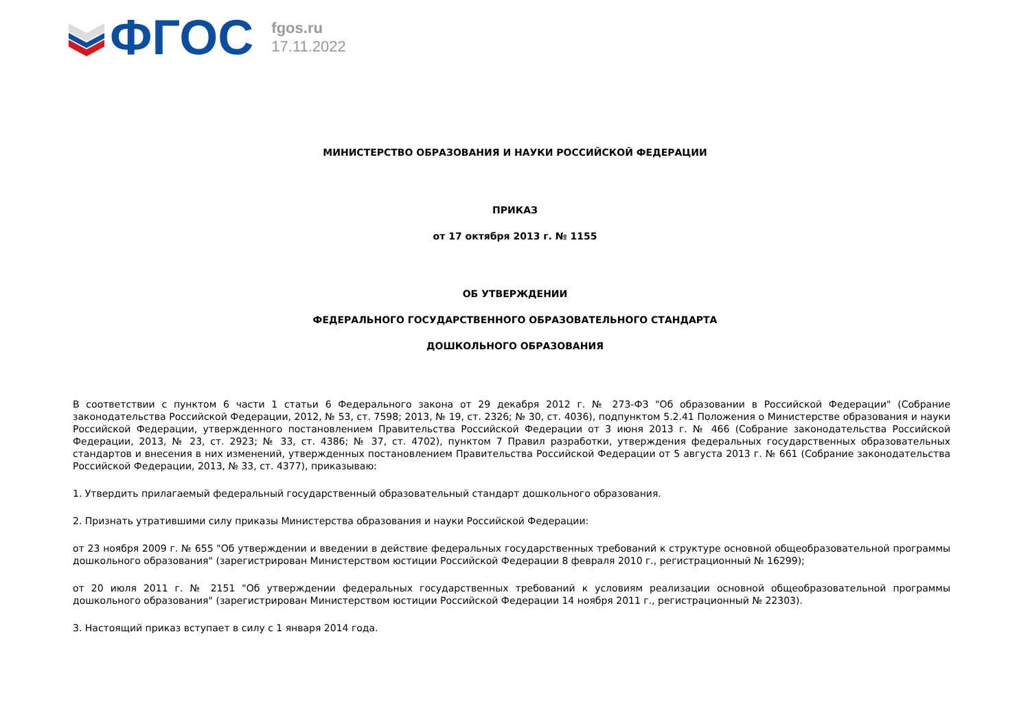ФГОС
fgos.ru
17.11.2022
МИНИСТЕРСТВО ОБРАЗОВАНИЯ И НАУКИ РОССИЙСКОЙ ФЕДЕРАЦИИ
ПРИКАЗ
от 17 октября 2013 г. № 1155
ОБ УТВЕРЖДЕНИИ
ФЕДЕРАЛЬНОГО ГОСУДАРСТВЕННОГО ОБРАЗОВАТЕЛЬНОГО СТАНДАРТА
ДОШКОЛЬНОГО ОБРАЗОВАНИЯ
В соответствии с пунктом 6 части 1 статьи 6 Федерального закона от 29 декабря 2012 г. № 273-ФЗ "Об образовании в Российской Федерации" (Собрание законодательства Российской Федерации, 2012, № 53, ст. 7598; 2013, № 19, ст. 2326; № 30, ст. 4036), подпунктом 5.2.41 Положения о Министерстве образования и науки Российской Федерации, утвержденного постановлением Правительства Российской Федерации от 3 июня 2013 г. № 466 (Собрание законодательства Российской Федерации, 2013, № 23, ст. 2923; № 33, ст. 4386; № 37, ст. 4702), пунктом 7 Правил разработки, утверждения федеральных государственных образовательных стандартов и внесения в них изменений, утвержденных постановлением Правительства Российской Федерации от 5 августа 2013 г. № 661 (Собрание законодательства Российской Федерации, 2013, № 33, ст. 4377), приказываю:
1. Утвердить прилагаемый федеральный государственный образовательный стандарт дошкольного образования.
2. Признать утратившими силу приказы Министерства образования и науки Российской Федерации:
от 23 ноября 2009 г. № 655 "Об утверждении и введении в действие федеральных государственных требований к структуре основной общеобразовательной программы дошкольного образования" (зарегистрирован Министерством юстиции Российской Федерации 8 февраля 2010 г., регистрационный № 16299);
от 20 июля 2011 г. № 2151 "Об утверждении федеральных государственных требований к условиям реализации основной общеобразовательной программы дошкольного образования" (зарегистрирован Министерством юстиции Российской Федерации 14 ноября 2011 г., регистрационный № 22303).
3. Настоящий приказ вступает в силу с 1 января 2014 года.